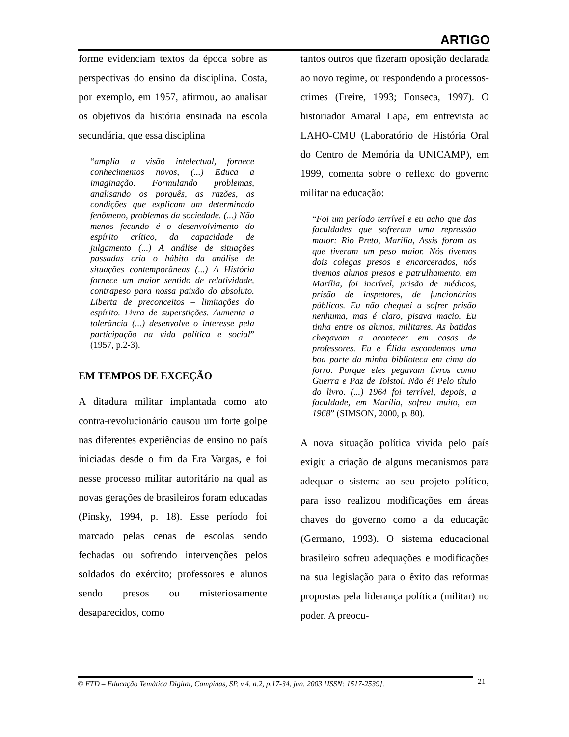ARTIGO
forme evidenciam textos da época sobre as perspectivas do ensino da disciplina. Costa, por exemplo, em 1957, afirmou, ao analisar os objetivos da história ensinada na escola secundária, que essa disciplina
“amplia a visão intelectual, fornece conhecimentos novos, (...) Educa a imaginação. Formulando problemas, analisando os porquês, as razões, as condições que explicam um determinado fenômeno, problemas da sociedade. (...) Não menos fecundo é o desenvolvimento do espírito crítico, da capacidade de julgamento (...) A análise de situações passadas cria o hábito da análise de situações contemporâneas (...) A História fornece um maior sentido de relatividade, contrapeso para nossa paixão do absoluto. Liberta de preconceitos – limitações do espírito. Livra de superstições. Aumenta a tolerância (...) desenvolve o interesse pela participação na vida política e social” (1957, p.2-3).
EM TEMPOS DE EXCEÇÃO
A ditadura militar implantada como ato contra-revolucionário causou um forte golpe nas diferentes experiências de ensino no país iniciadas desde o fim da Era Vargas, e foi nesse processo militar autoritário na qual as novas gerações de brasileiros foram educadas (Pinsky, 1994, p. 18). Esse período foi marcado pelas cenas de escolas sendo fechadas ou sofrendo intervenções pelos soldados do exército; professores e alunos sendo presos ou misteriosamente desaparecidos, como
tantos outros que fizeram oposição declarada ao novo regime, ou respondendo a processos-crimes (Freire, 1993; Fonseca, 1997). O historiador Amaral Lapa, em entrevista ao LAHO-CMU (Laboratório de História Oral do Centro de Memória da UNICAMP), em 1999, comenta sobre o reflexo do governo militar na educação:
“Foi um período terrível e eu acho que das faculdades que sofreram uma repressão maior: Rio Preto, Marília, Assis foram as que tiveram um peso maior. Nós tivemos dois colegas presos e encarcerados, nós tivemos alunos presos e patrulhamento, em Marília, foi incrível, prisão de médicos, prisão de inspetores, de funcionários públicos. Eu não cheguei a sofrer prisão nenhuma, mas é claro, pisava macio. Eu tinha entre os alunos, militares. As batidas chegavam a acontecer em casas de professores. Eu e Élida escondemos uma boa parte da minha biblioteca em cima do forro. Porque eles pegavam livros como Guerra e Paz de Tolstoi. Não é! Pelo título do livro. (...) 1964 foi terrível, depois, a faculdade, em Marília, sofreu muito, em 1968” (SIMSON, 2000, p. 80).
A nova situação política vivida pelo país exigiu a criação de alguns mecanismos para adequar o sistema ao seu projeto político, para isso realizou modificações em áreas chaves do governo como a da educação (Germano, 1993). O sistema educacional brasileiro sofreu adequações e modificações na sua legislação para o êxito das reformas propostas pela liderança política (militar) no poder. A preocu-
© ETD – Educação Temática Digital, Campinas, SP, v.4, n.2, p.17-34, jun. 2003 [ISSN: 1517-2539].
21